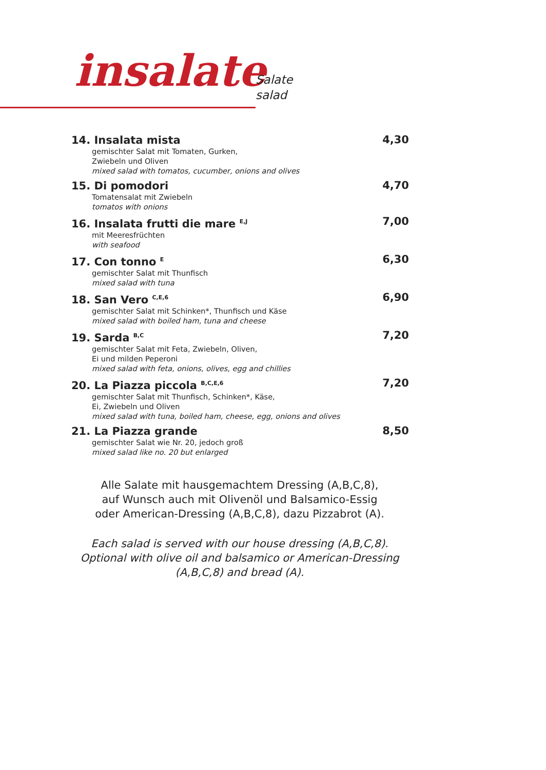insalate
Salate
salad
14. Insalata mista
gemischter Salat mit Tomaten, Gurken,
Zwiebeln und Oliven
mixed salad with tomatos, cucumber, onions and olives
4,30
15. Di pomodori
Tomatensalat mit Zwiebeln
tomatos with onions
4,70
16. Insalata frutti die mare <sup>E,J</sup>
mit Meeresfrüchten
with seafood
7,00
17. Con tonno <sup>E</sup>
gemischter Salat mit Thunfisch
mixed salad with tuna
6,30
18. San Vero <sup>C,E,6</sup>
gemischter Salat mit Schinken*, Thunfisch und Käse
mixed salad with boiled ham, tuna and cheese
6,90
19. Sarda <sup>B,C</sup>
gemischter Salat mit Feta, Zwiebeln, Oliven,
Ei und milden Peperoni
mixed salad with feta, onions, olives, egg and chillies
7,20
20. La Piazza piccola <sup>B,C,E,6</sup>
gemischter Salat mit Thunfisch, Schinken*, Käse,
Ei, Zwiebeln und Oliven
mixed salad with tuna, boiled ham, cheese, egg, onions and olives
7,20
21. La Piazza grande
gemischter Salat wie Nr. 20, jedoch groß
mixed salad like no. 20 but enlarged
8,50
Alle Salate mit hausgemachtem Dressing (A,B,C,8),
auf Wunsch auch mit Olivenöl und Balsamico-Essig
oder American-Dressing (A,B,C,8), dazu Pizzabrot (A).
Each salad is served with our house dressing (A,B,C,8).
Optional with olive oil and balsamico or American-Dressing
(A,B,C,8) and bread (A).